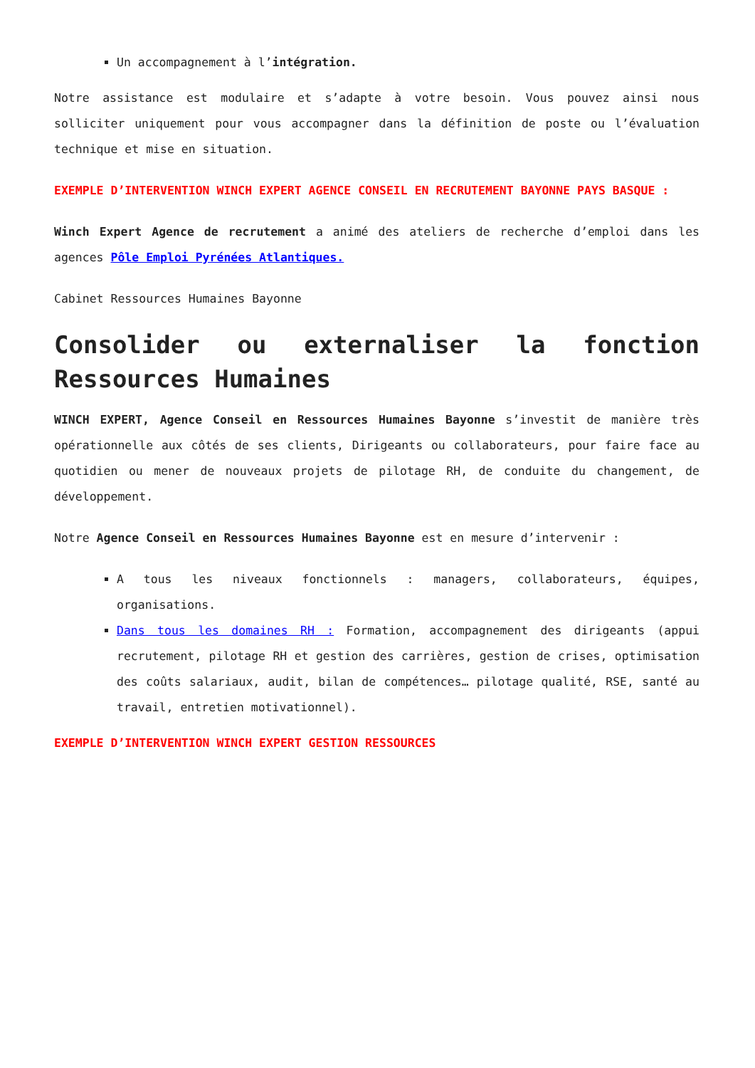Un accompagnement à l’intégration.
Notre assistance est modulaire et s’adapte à votre besoin. Vous pouvez ainsi nous solliciter uniquement pour vous accompagner dans la définition de poste ou l’évaluation technique et mise en situation.
EXEMPLE D’INTERVENTION WINCH EXPERT AGENCE CONSEIL EN RECRUTEMENT BAYONNE PAYS BASQUE :
Winch Expert Agence de recrutement a animé des ateliers de recherche d’emploi dans les agences Pôle Emploi Pyrénées Atlantiques.
Cabinet Ressources Humaines Bayonne
Consolider ou externaliser la fonction Ressources Humaines
WINCH EXPERT, Agence Conseil en Ressources Humaines Bayonne s’investit de manière très opérationnelle aux côtés de ses clients, Dirigeants ou collaborateurs, pour faire face au quotidien ou mener de nouveaux projets de pilotage RH, de conduite du changement, de développement.
Notre Agence Conseil en Ressources Humaines Bayonne est en mesure d’intervenir :
A tous les niveaux fonctionnels : managers, collaborateurs, équipes, organisations.
Dans tous les domaines RH : Formation, accompagnement des dirigeants (appui recrutement, pilotage RH et gestion des carrières, gestion de crises, optimisation des coûts salariaux, audit, bilan de compétences… pilotage qualité, RSE, santé au travail, entretien motivationnel).
EXEMPLE D’INTERVENTION WINCH EXPERT GESTION RESSOURCES